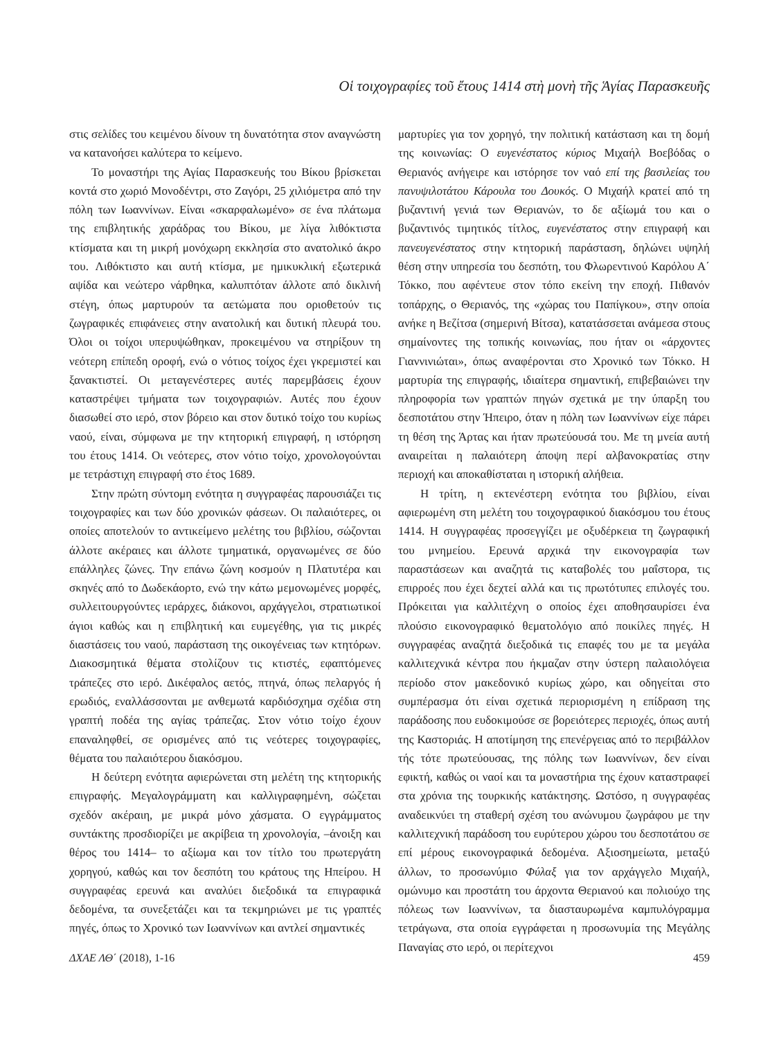Οἱ τοιχογραφίες τοῦ ἔτους 1414 στὴ μονὴ τῆς Ἁγίας Παρασκευῆς
στις σελίδες του κειμένου δίνουν τη δυνατότητα στον αναγνώστη να κατανοήσει καλύτερα το κείμενο.
Το μοναστήρι της Αγίας Παρασκευής του Βίκου βρίσκεται κοντά στο χωριό Μονοδέντρι, στο Ζαγόρι, 25 χιλιόμετρα από την πόλη των Ιωαννίνων. Είναι «σκαρφαλωμένο» σε ένα πλάτωμα της επιβλητικής χαράδρας του Βίκου, με λίγα λιθόκτιστα κτίσματα και τη μικρή μονόχωρη εκκλησία στο ανατολικό άκρο του. Λιθόκτιστο και αυτή κτίσμα, με ημικυκλική εξωτερικά αψίδα και νεώτερο νάρθηκα, καλυπτόταν άλλοτε από δικλινή στέγη, όπως μαρτυρούν τα αετώματα που οριοθετούν τις ζωγραφικές επιφάνειες στην ανατολική και δυτική πλευρά του. Όλοι οι τοίχοι υπερυψώθηκαν, προκειμένου να στηρίξουν τη νεότερη επίπεδη οροφή, ενώ ο νότιος τοίχος έχει γκρεμιστεί και ξανακτιστεί. Οι μεταγενέστερες αυτές παρεμβάσεις έχουν καταστρέψει τμήματα των τοιχογραφιών. Αυτές που έχουν διασωθεί στο ιερό, στον βόρειο και στον δυτικό τοίχο του κυρίως ναού, είναι, σύμφωνα με την κτητορική επιγραφή, η ιστόρηση του έτους 1414. Οι νεότερες, στον νότιο τοίχο, χρονολογούνται με τετράστιχη επιγραφή στο έτος 1689.
Στην πρώτη σύντομη ενότητα η συγγραφέας παρουσιάζει τις τοιχογραφίες και των δύο χρονικών φάσεων. Οι παλαιότερες, οι οποίες αποτελούν το αντικείμενο μελέτης του βιβλίου, σώζονται άλλοτε ακέραιες και άλλοτε τμηματικά, οργανωμένες σε δύο επάλληλες ζώνες. Την επάνω ζώνη κοσμούν η Πλατυτέρα και σκηνές από το Δωδεκάορτο, ενώ την κάτω μεμονωμένες μορφές, συλλειτουργούντες ιεράρχες, διάκονοι, αρχάγγελοι, στρατιωτικοί άγιοι καθώς και η επιβλητική και ευμεγέθης, για τις μικρές διαστάσεις του ναού, παράσταση της οικογένειας των κτητόρων. Διακοσμητικά θέματα στολίζουν τις κτιστές, εφαπτόμενες τράπεζες στο ιερό. Δικέφαλος αετός, πτηνά, όπως πελαργός ή ερωδιός, εναλλάσσονται με ανθεμωτά καρδιόσχημα σχέδια στη γραπτή ποδέα της αγίας τράπεζας. Στον νότιο τοίχο έχουν επαναληφθεί, σε ορισμένες από τις νεότερες τοιχογραφίες, θέματα του παλαιότερου διακόσμου.
Η δεύτερη ενότητα αφιερώνεται στη μελέτη της κτητορικής επιγραφής. Μεγαλογράμματη και καλλιγραφημένη, σώζεται σχεδόν ακέραιη, με μικρά μόνο χάσματα. Ο εγγράμματος συντάκτης προσδιορίζει με ακρίβεια τη χρονολογία, –άνοιξη και θέρος του 1414– το αξίωμα και τον τίτλο του πρωτεργάτη χορηγού, καθώς και τον δεσπότη του κράτους της Ηπείρου. Η συγγραφέας ερευνά και αναλύει διεξοδικά τα επιγραφικά δεδομένα, τα συνεξετάζει και τα τεκμηριώνει με τις γραπτές πηγές, όπως το Χρονικό των Ιωαννίνων και αντλεί σημαντικές
μαρτυρίες για τον χορηγό, την πολιτική κατάσταση και τη δομή της κοινωνίας: Ο ευγενέστατος κύριος Μιχαήλ Βοεβόδας ο Θεριανός ανήγειρε και ιστόρησε τον ναό επί της βασιλείας του πανυψιλοτάτου Κάρουλα του Δουκός. Ο Μιχαήλ κρατεί από τη βυζαντινή γενιά των Θεριανών, το δε αξίωμά του και ο βυζαντινός τιμητικός τίτλος, ευγενέστατος στην επιγραφή και πανευγενέστατος στην κτητορική παράσταση, δηλώνει υψηλή θέση στην υπηρεσία του δεσπότη, του Φλωρεντινού Καρόλου Α΄ Τόκκο, που αφέντευε στον τόπο εκείνη την εποχή. Πιθανόν τοπάρχης, ο Θεριανός, της «χώρας του Παπίγκου», στην οποία ανήκε η Βεζίτσα (σημερινή Βίτσα), κατατάσσεται ανάμεσα στους σημαίνοντες της τοπικής κοινωνίας, που ήταν οι «άρχοντες Γιαννινιώται», όπως αναφέρονται στο Χρονικό των Τόκκο. Η μαρτυρία της επιγραφής, ιδιαίτερα σημαντική, επιβεβαιώνει την πληροφορία των γραπτών πηγών σχετικά με την ύπαρξη του δεσποτάτου στην Ήπειρο, όταν η πόλη των Ιωαννίνων είχε πάρει τη θέση της Άρτας και ήταν πρωτεύουσά του. Με τη μνεία αυτή αναιρείται η παλαιότερη άποψη περί αλβανοκρατίας στην περιοχή και αποκαθίσταται η ιστορική αλήθεια.
Η τρίτη, η εκτενέστερη ενότητα του βιβλίου, είναι αφιερωμένη στη μελέτη του τοιχογραφικού διακόσμου του έτους 1414. Η συγγραφέας προσεγγίζει με οξυδέρκεια τη ζωγραφική του μνημείου. Ερευνά αρχικά την εικονογραφία των παραστάσεων και αναζητά τις καταβολές του μαΐστορα, τις επιρροές που έχει δεχτεί αλλά και τις πρωτότυπες επιλογές του. Πρόκειται για καλλιτέχνη ο οποίος έχει αποθησαυρίσει ένα πλούσιο εικονογραφικό θεματολόγιο από ποικίλες πηγές. Η συγγραφέας αναζητά διεξοδικά τις επαφές του με τα μεγάλα καλλιτεχνικά κέντρα που ήκμαζαν στην ύστερη παλαιολόγεια περίοδο στον μακεδονικό κυρίως χώρο, και οδηγείται στο συμπέρασμα ότι είναι σχετικά περιορισμένη η επίδραση της παράδοσης που ευδοκιμούσε σε βορειότερες περιοχές, όπως αυτή της Καστοριάς. Η αποτίμηση της επενέργειας από το περιβάλλον τής τότε πρωτεύουσας, της πόλης των Ιωαννίνων, δεν είναι εφικτή, καθώς οι ναοί και τα μοναστήρια της έχουν καταστραφεί στα χρόνια της τουρκικής κατάκτησης. Ωστόσο, η συγγραφέας αναδεικνύει τη σταθερή σχέση του ανώνυμου ζωγράφου με την καλλιτεχνική παράδοση του ευρύτερου χώρου του δεσποτάτου σε επί μέρους εικονογραφικά δεδομένα. Αξιοσημείωτα, μεταξύ άλλων, το προσωνύμιο Φύλαξ για τον αρχάγγελο Μιχαήλ, ομώνυμο και προστάτη του άρχοντα Θεριανού και πολιούχο της πόλεως των Ιωαννίνων, τα διασταυρωμένα καμπυλόγραμμα τετράγωνα, στα οποία εγγράφεται η προσωνυμία της Μεγάλης Παναγίας στο ιερό, οι περίτεχνοι
ΔΧΑΕ ΛΘ΄ (2018), 1-16 459